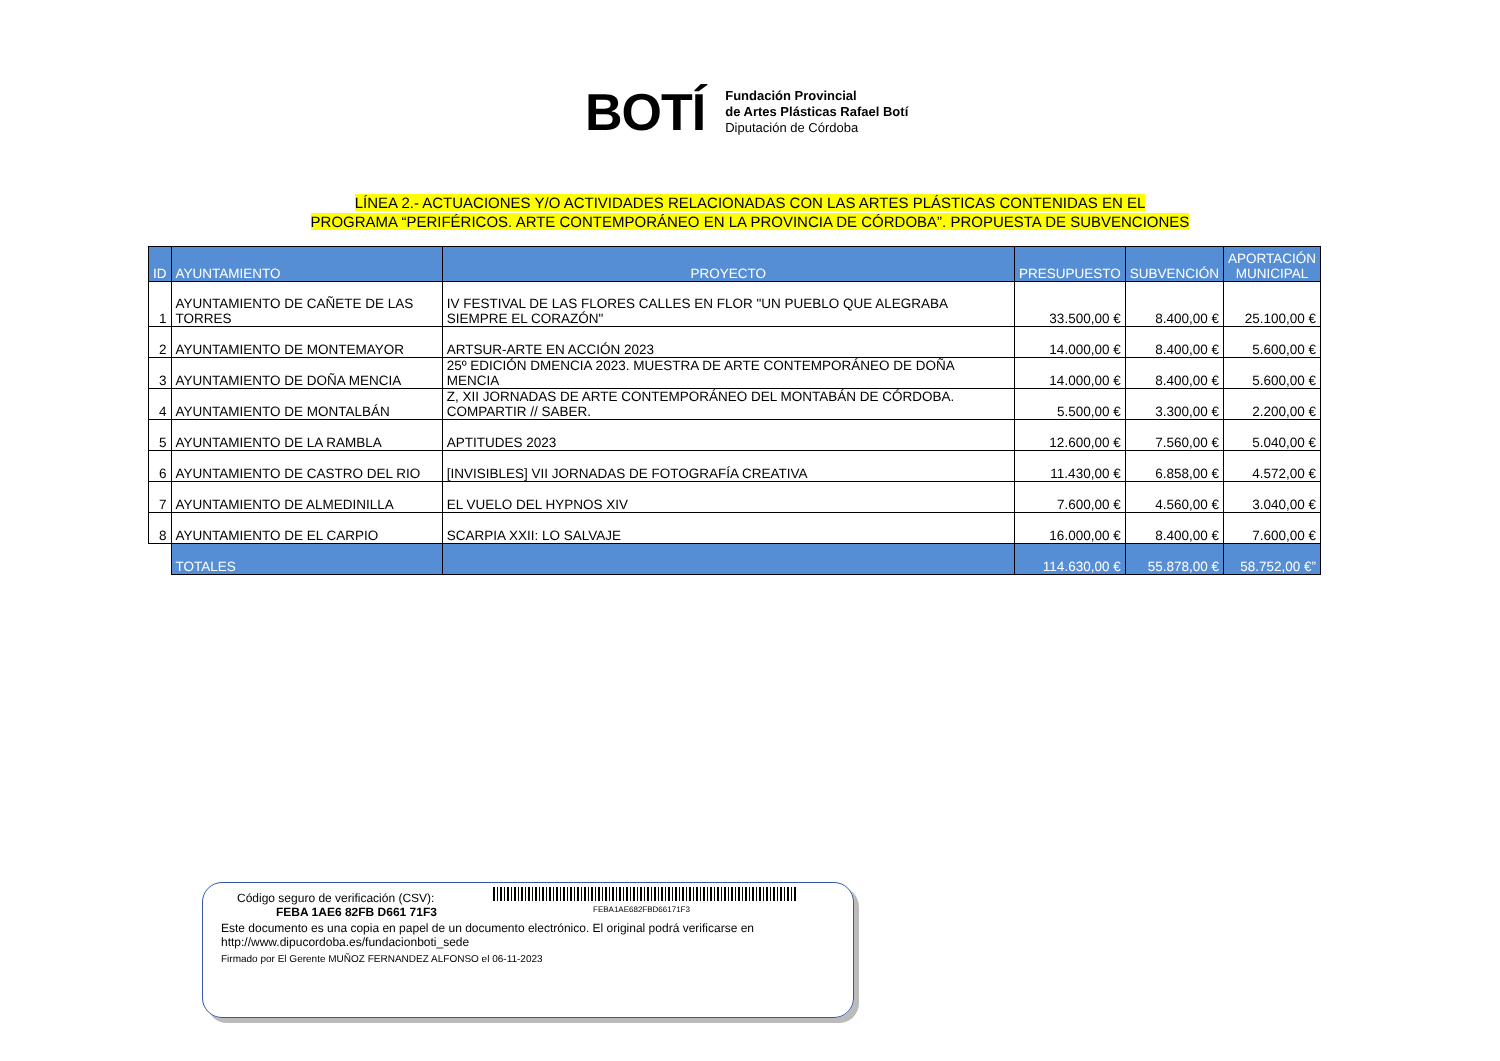BOTÍ
Fundación Provincial
de Artes Plásticas Rafael Botí
Diputación de Córdoba
LÍNEA 2.- ACTUACIONES Y/O ACTIVIDADES RELACIONADAS CON LAS ARTES PLÁSTICAS CONTENIDAS EN EL
PROGRAMA “PERIFÉRICOS. ARTE CONTEMPORÁNEO EN LA PROVINCIA DE CÓRDOBA”. PROPUESTA DE SUBVENCIONES
| ID | AYUNTAMIENTO | PROYECTO | PRESUPUESTO | SUBVENCIÓN | APORTACIÓN MUNICIPAL |
| --- | --- | --- | --- | --- | --- |
| 1 | AYUNTAMIENTO DE CAÑETE DE LAS TORRES | IV FESTIVAL DE LAS FLORES CALLES EN FLOR "UN PUEBLO QUE ALEGRABA SIEMPRE EL CORAZÓN" | 33.500,00 € | 8.400,00 € | 25.100,00 € |
| 2 | AYUNTAMIENTO DE MONTEMAYOR | ARTSUR-ARTE EN ACCIÓN 2023 | 14.000,00 € | 8.400,00 € | 5.600,00 € |
| 3 | AYUNTAMIENTO DE DOÑA MENCIA | 25º EDICIÓN DMENCIA 2023. MUESTRA DE ARTE CONTEMPORÁNEO DE DOÑA MENCIA | 14.000,00 € | 8.400,00 € | 5.600,00 € |
| 4 | AYUNTAMIENTO DE MONTALBÁN | Z, XII JORNADAS DE ARTE CONTEMPORÁNEO DEL MONTABÁN DE CÓRDOBA. COMPARTIR // SABER. | 5.500,00 € | 3.300,00 € | 2.200,00 € |
| 5 | AYUNTAMIENTO DE LA RAMBLA | APTITUDES 2023 | 12.600,00 € | 7.560,00 € | 5.040,00 € |
| 6 | AYUNTAMIENTO DE CASTRO DEL RIO | [INVISIBLES] VII JORNADAS DE FOTOGRAFÍA CREATIVA | 11.430,00 € | 6.858,00 € | 4.572,00 € |
| 7 | AYUNTAMIENTO DE ALMEDINILLA | EL VUELO DEL HYPNOS XIV | 7.600,00 € | 4.560,00 € | 3.040,00 € |
| 8 | AYUNTAMIENTO DE EL CARPIO | SCARPIA XXII: LO SALVAJE | 16.000,00 € | 8.400,00 € | 7.600,00 € |
| | TOTALES | | 114.630,00 € | 55.878,00 € | 58.752,00 €” |
Código seguro de verificación (CSV):
FEBA1AE682FBD66171F3
FEBA 1AE6 82FB D661 71F3
Este documento es una copia en papel de un documento electrónico. El original podrá verificarse en
http://www.dipucordoba.es/fundacionboti_sede
Firmado por El Gerente MUÑOZ FERNANDEZ ALFONSO el 06-11-2023